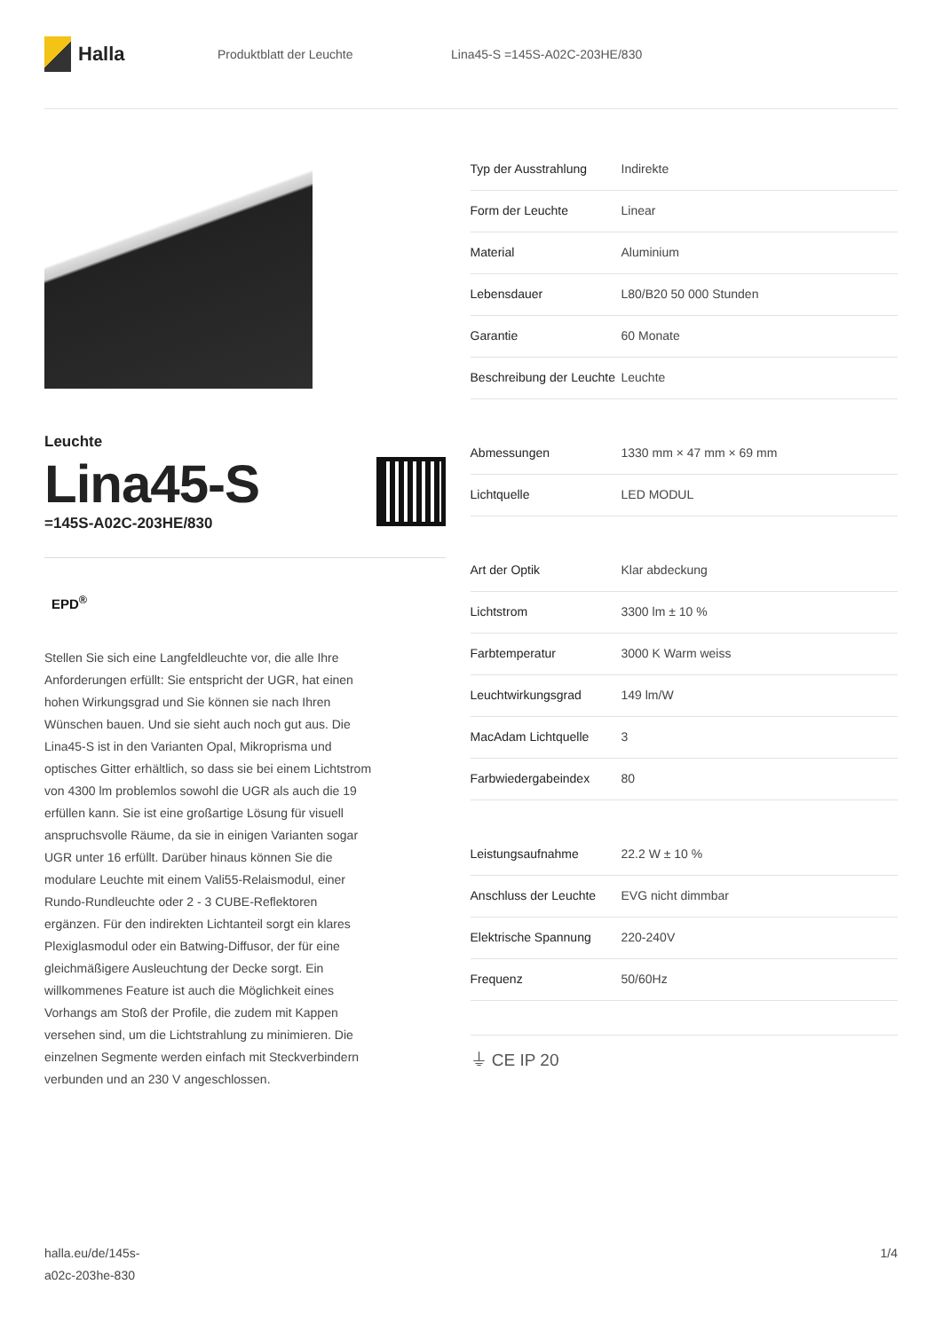Halla
Produktblatt der Leuchte Lina45-S =145S-A02C-203HE/830
Leuchte
Lina45-S
=145S-A02C-203HE/830
EPD<sup>®</sup>
Stellen Sie sich eine Langfeldleuchte vor, die alle Ihre Anforderungen erfüllt: Sie entspricht der UGR, hat einen hohen Wirkungsgrad und Sie können sie nach Ihren Wünschen bauen. Und sie sieht auch noch gut aus. Die Lina45-S ist in den Varianten Opal, Mikroprisma und optisches Gitter erhältlich, so dass sie bei einem Lichtstrom von 4300 lm problemlos sowohl die UGR als auch die 19 erfüllen kann. Sie ist eine großartige Lösung für visuell anspruchsvolle Räume, da sie in einigen Varianten sogar UGR unter 16 erfüllt. Darüber hinaus können Sie die modulare Leuchte mit einem Vali55-Relaismodul, einer Rundo-Rundleuchte oder 2 - 3 CUBE-Reflektoren ergänzen. Für den indirekten Lichtanteil sorgt ein klares Plexiglasmodul oder ein Batwing-Diffusor, der für eine gleichmäßigere Ausleuchtung der Decke sorgt. Ein willkommenes Feature ist auch die Möglichkeit eines Vorhangs am Stoß der Profile, die zudem mit Kappen versehen sind, um die Lichtstrahlung zu minimieren. Die einzelnen Segmente werden einfach mit Steckverbindern verbunden und an 230 V angeschlossen.
| Typ der Ausstrahlung | Indirekte |
| Form der Leuchte | Linear |
| Material | Aluminium |
| Lebensdauer | L80/B20 50 000 Stunden |
| Garantie | 60 Monate |
| Beschreibung der Leuchte | Leuchte |
| Abmessungen | 1330 mm × 47 mm × 69 mm |
| Lichtquelle | LED MODUL |
| Art der Optik | Klar abdeckung |
| Lichtstrom | 3300 lm ± 10 % |
| Farbtemperatur | 3000 K Warm weiss |
| Leuchtwirkungsgrad | 149 lm/W |
| MacAdam Lichtquelle | 3 |
| Farbwiedergabeindex | 80 |
| Leistungsaufnahme | 22.2 W ± 10 % |
| Anschluss der Leuchte | EVG nicht dimmbar |
| Elektrische Spannung | 220-240V |
| Frequenz | 50/60Hz |
⏚ CE IP 20
halla.eu/de/145s-
a02c-203he-830
1/4